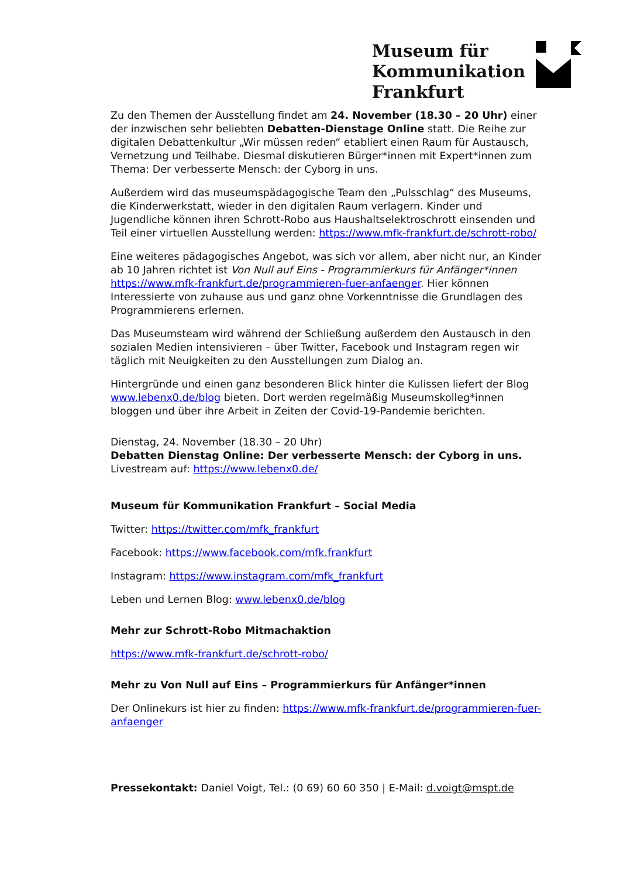Museum für
Kommunikation
Frankfurt
Zu den Themen der Ausstellung findet am 24. November (18.30 – 20 Uhr) einer der inzwischen sehr beliebten Debatten-Dienstage Online statt. Die Reihe zur digitalen Debattenkultur „Wir müssen reden“ etabliert einen Raum für Austausch, Vernetzung und Teilhabe. Diesmal diskutieren Bürger*innen mit Expert*innen zum Thema: Der verbesserte Mensch: der Cyborg in uns.
Außerdem wird das museumspädagogische Team den „Pulsschlag“ des Museums, die Kinderwerkstatt, wieder in den digitalen Raum verlagern. Kinder und Jugendliche können ihren Schrott-Robo aus Haushaltselektroschrott einsenden und Teil einer virtuellen Ausstellung werden: https://www.mfk-frankfurt.de/schrott-robo/
Eine weiteres pädagogisches Angebot, was sich vor allem, aber nicht nur, an Kinder ab 10 Jahren richtet ist Von Null auf Eins - Programmierkurs für Anfänger*innen https://www.mfk-frankfurt.de/programmieren-fuer-anfaenger. Hier können Interessierte von zuhause aus und ganz ohne Vorkenntnisse die Grundlagen des Programmierens erlernen.
Das Museumsteam wird während der Schließung außerdem den Austausch in den sozialen Medien intensivieren – über Twitter, Facebook und Instagram regen wir täglich mit Neuigkeiten zu den Ausstellungen zum Dialog an.
Hintergründe und einen ganz besonderen Blick hinter die Kulissen liefert der Blog www.lebenx0.de/blog bieten. Dort werden regelmäßig Museumskolleg*innen bloggen und über ihre Arbeit in Zeiten der Covid-19-Pandemie berichten.
Dienstag, 24. November (18.30 – 20 Uhr)
Debatten Dienstag Online: Der verbesserte Mensch: der Cyborg in uns.
Livestream auf: https://www.lebenx0.de/
Museum für Kommunikation Frankfurt – Social Media
Twitter: https://twitter.com/mfk_frankfurt
Facebook: https://www.facebook.com/mfk.frankfurt
Instagram: https://www.instagram.com/mfk_frankfurt
Leben und Lernen Blog: www.lebenx0.de/blog
Mehr zur Schrott-Robo Mitmachaktion
https://www.mfk-frankfurt.de/schrott-robo/
Mehr zu Von Null auf Eins – Programmierkurs für Anfänger*innen
Der Onlinekurs ist hier zu finden: https://www.mfk-frankfurt.de/programmieren-fuer-anfaenger
Pressekontakt: Daniel Voigt, Tel.: (0 69) 60 60 350 | E-Mail: d.voigt@mspt.de